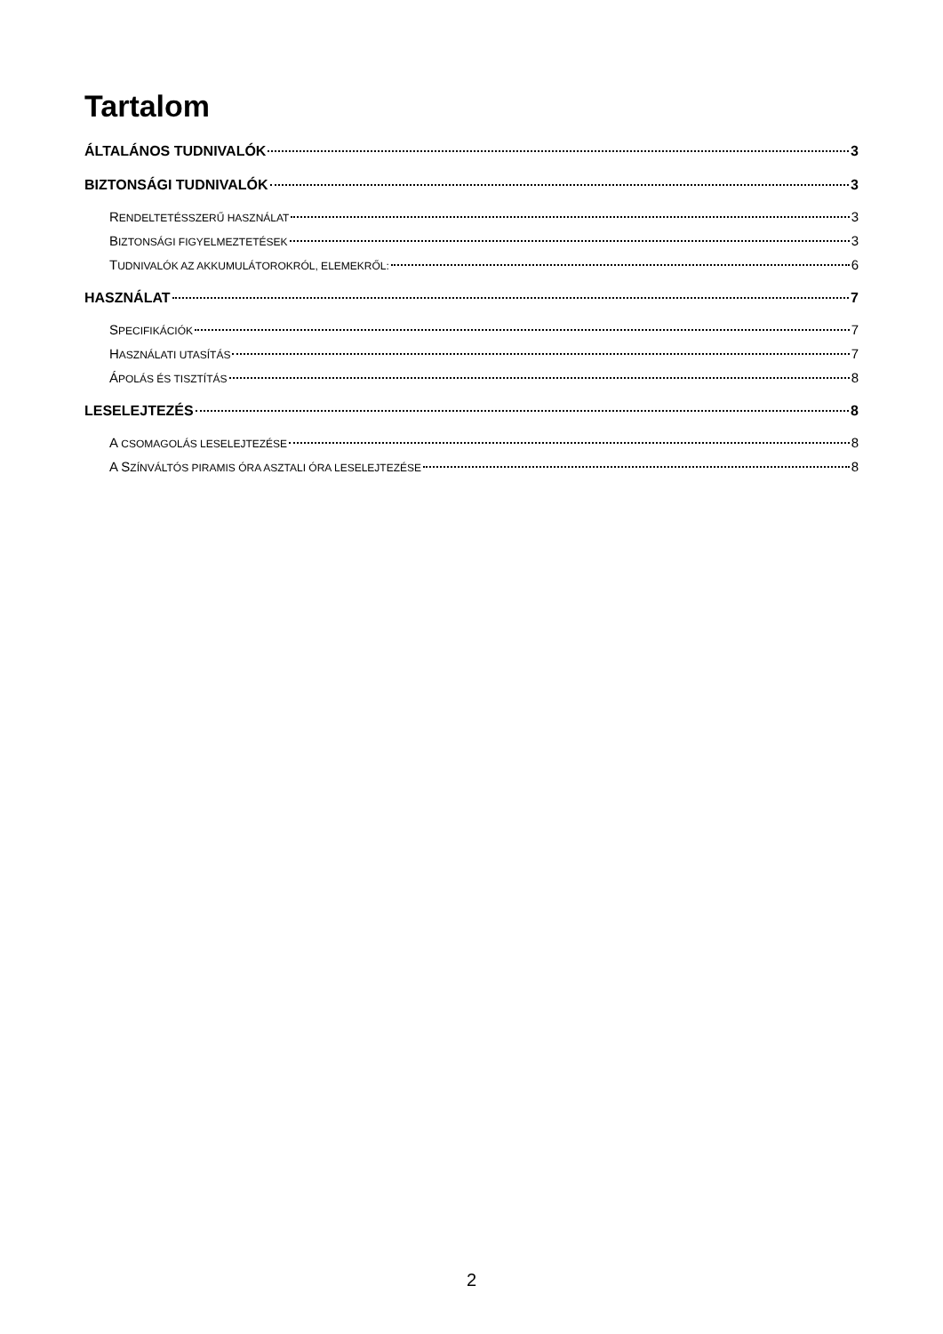Tartalom
ÁLTALÁNOS TUDNIVALÓK 3
BIZTONSÁGI TUDNIVALÓK 3
RENDELTETÉSSZERŰ HASZNÁLAT 3
BIZTONSÁGI FIGYELMEZTETÉSEK 3
TUDNIVALÓK AZ AKKUMULÁTOROKRÓL, ELEMEKRŐL: 6
HASZNÁLAT 7
SPECIFIKÁCIÓK 7
HASZNÁLATI UTASÍTÁS 7
ÁPOLÁS ÉS TISZTÍTÁS 8
LESELEJTEZÉS 8
A CSOMAGOLÁS LESELEJTEZÉSE 8
A SZÍNVÁLTÓS PIRAMIS ÓRA ASZTALI ÓRA LESELEJTEZÉSE 8
2